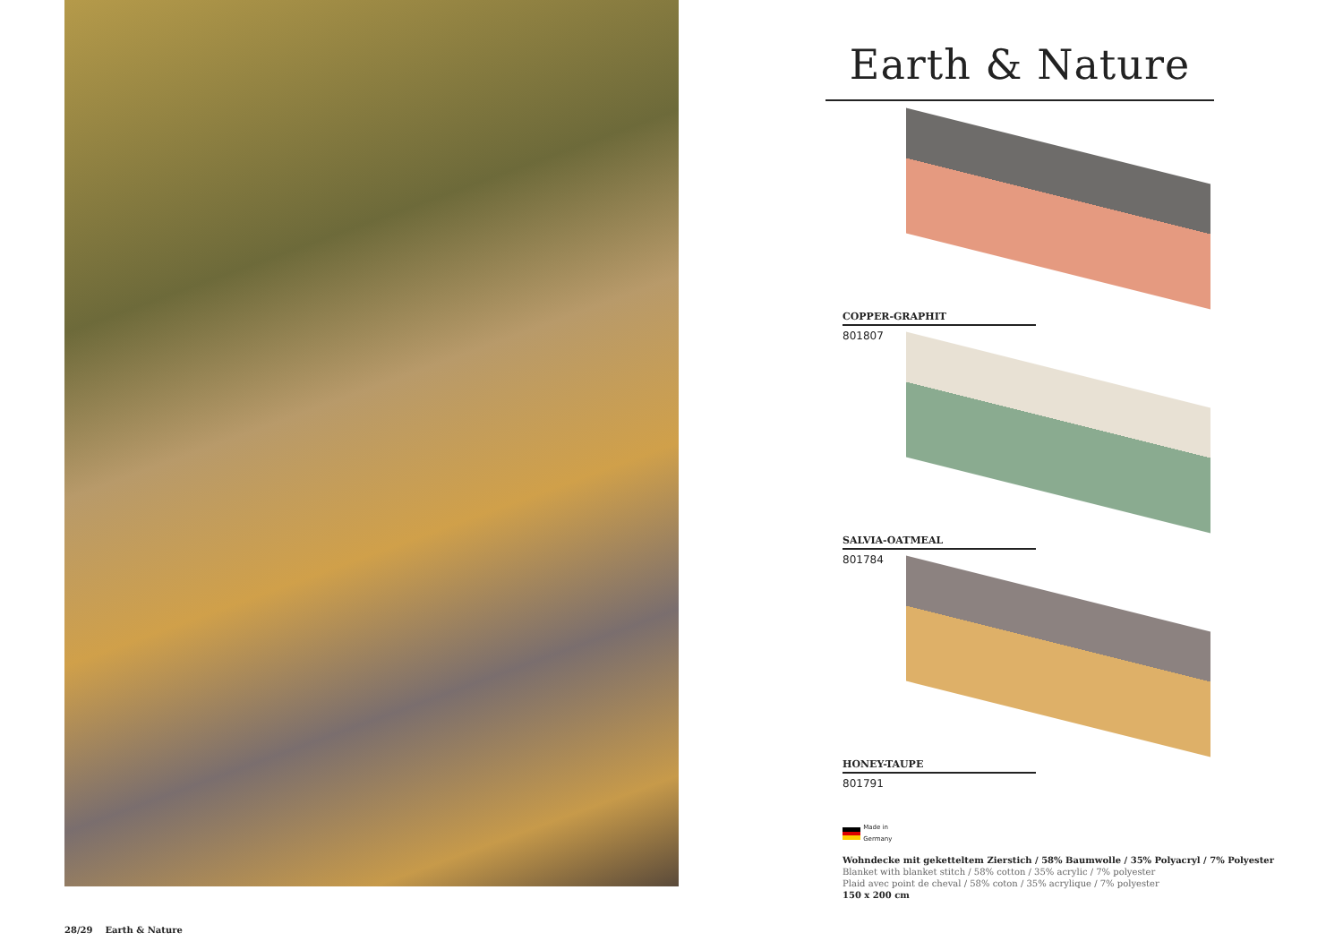Earth & Nature
COPPER-GRAPHIT
801807
SALVIA-OATMEAL
801784
HONEY-TAUPE
801791
Made in
Germany
Wohndecke mit geketteltem Zierstich / 58% Baumwolle / 35% Polyacryl / 7% Polyester
Blanket with blanket stitch / 58% cotton / 35% acrylic / 7% polyester
Plaid avec point de cheval / 58% coton / 35% acrylique / 7% polyester
150 x 200 cm
28/29 Earth & Nature